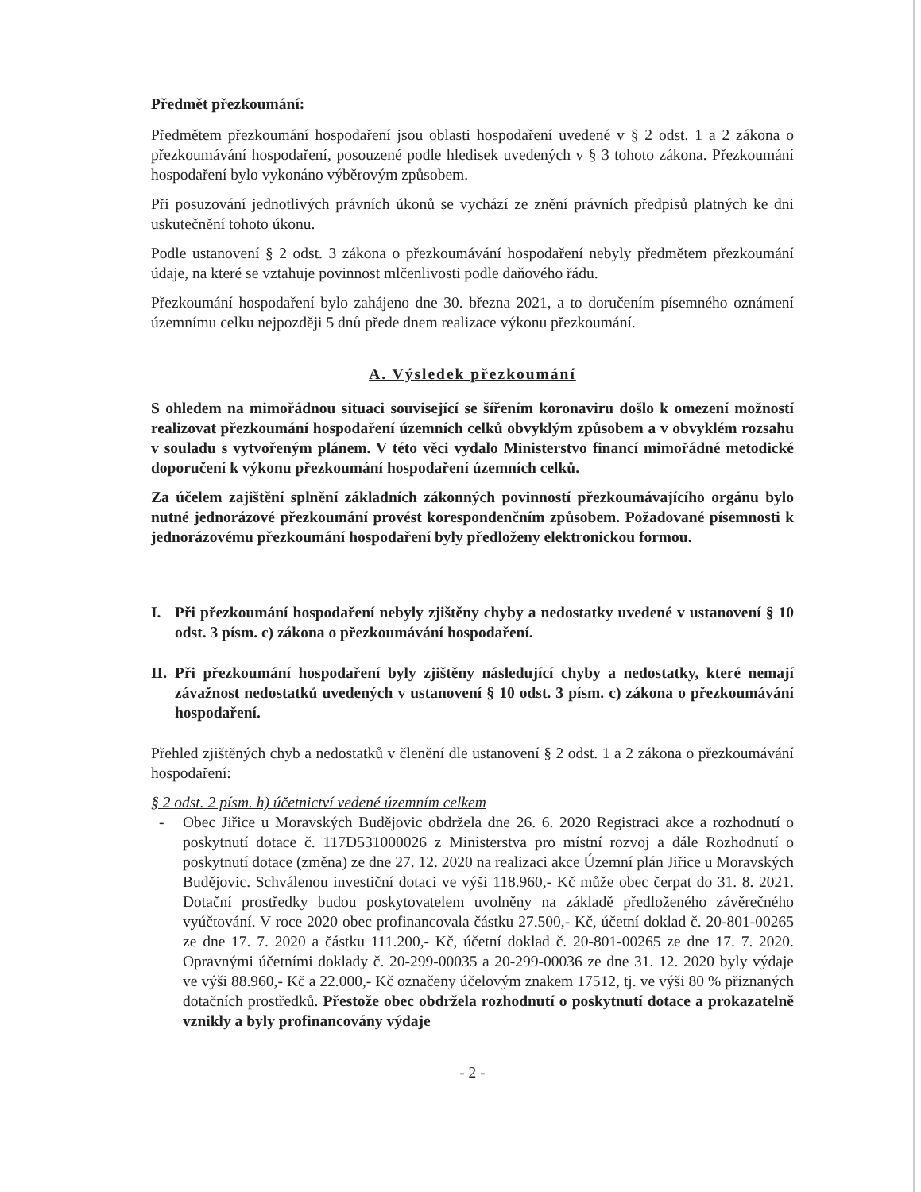Předmět přezkoumání:
Předmětem přezkoumání hospodaření jsou oblasti hospodaření uvedené v § 2 odst. 1 a 2 zákona o přezkoumávání hospodaření, posouzené podle hledisek uvedených v § 3 tohoto zákona. Přezkoumání hospodaření bylo vykonáno výběrovým způsobem.
Při posuzování jednotlivých právních úkonů se vychází ze znění právních předpisů platných ke dni uskutečnění tohoto úkonu.
Podle ustanovení § 2 odst. 3 zákona o přezkoumávání hospodaření nebyly předmětem přezkoumání údaje, na které se vztahuje povinnost mlčenlivosti podle daňového řádu.
Přezkoumání hospodaření bylo zahájeno dne 30. března 2021, a to doručením písemného oznámení územnímu celku nejpozději 5 dnů přede dnem realizace výkonu přezkoumání.
A. Výsledek přezkoumání
S ohledem na mimořádnou situaci související se šířením koronaviru došlo k omezení možností realizovat přezkoumání hospodaření územních celků obvyklým způsobem a v obvyklém rozsahu v souladu s vytvořeným plánem. V této věci vydalo Ministerstvo financí mimořádné metodické doporučení k výkonu přezkoumání hospodaření územních celků.
Za účelem zajištění splnění základních zákonných povinností přezkoumávajícího orgánu bylo nutné jednorázové přezkoumání provést korespondenčním způsobem. Požadované písemnosti k jednorázovému přezkoumání hospodaření byly předloženy elektronickou formou.
I. Při přezkoumání hospodaření nebyly zjištěny chyby a nedostatky uvedené v ustanovení § 10 odst. 3 písm. c) zákona o přezkoumávání hospodaření.
II. Při přezkoumání hospodaření byly zjištěny následující chyby a nedostatky, které nemají závažnost nedostatků uvedených v ustanovení § 10 odst. 3 písm. c) zákona o přezkoumávání hospodaření.
Přehled zjištěných chyb a nedostatků v členění dle ustanovení § 2 odst. 1 a 2 zákona o přezkoumávání hospodaření:
§ 2 odst. 2 písm. h) účetnictví vedené územním celkem
- Obec Jiřice u Moravských Budějovic obdržela dne 26. 6. 2020 Registraci akce a rozhodnutí o poskytnutí dotace č. 117D531000026 z Ministerstva pro místní rozvoj a dále Rozhodnutí o poskytnutí dotace (změna) ze dne 27. 12. 2020 na realizaci akce Územní plán Jiřice u Moravských Budějovic. Schválenou investiční dotaci ve výši 118.960,- Kč může obec čerpat do 31. 8. 2021. Dotační prostředky budou poskytovatelem uvolněny na základě předloženého závěrečného vyúčtování. V roce 2020 obec profinancovala částku 27.500,- Kč, účetní doklad č. 20-801-00265 ze dne 17. 7. 2020 a částku 111.200,- Kč, účetní doklad č. 20-801-00265 ze dne 17. 7. 2020. Opravnými účetními doklady č. 20-299-00035 a 20-299-00036 ze dne 31. 12. 2020 byly výdaje ve výši 88.960,- Kč a 22.000,- Kč označeny účelovým znakem 17512, tj. ve výši 80 % přiznaných dotačních prostředků. Přestože obec obdržela rozhodnutí o poskytnutí dotace a prokazatelně vznikly a byly profinancovány výdaje
- 2 -